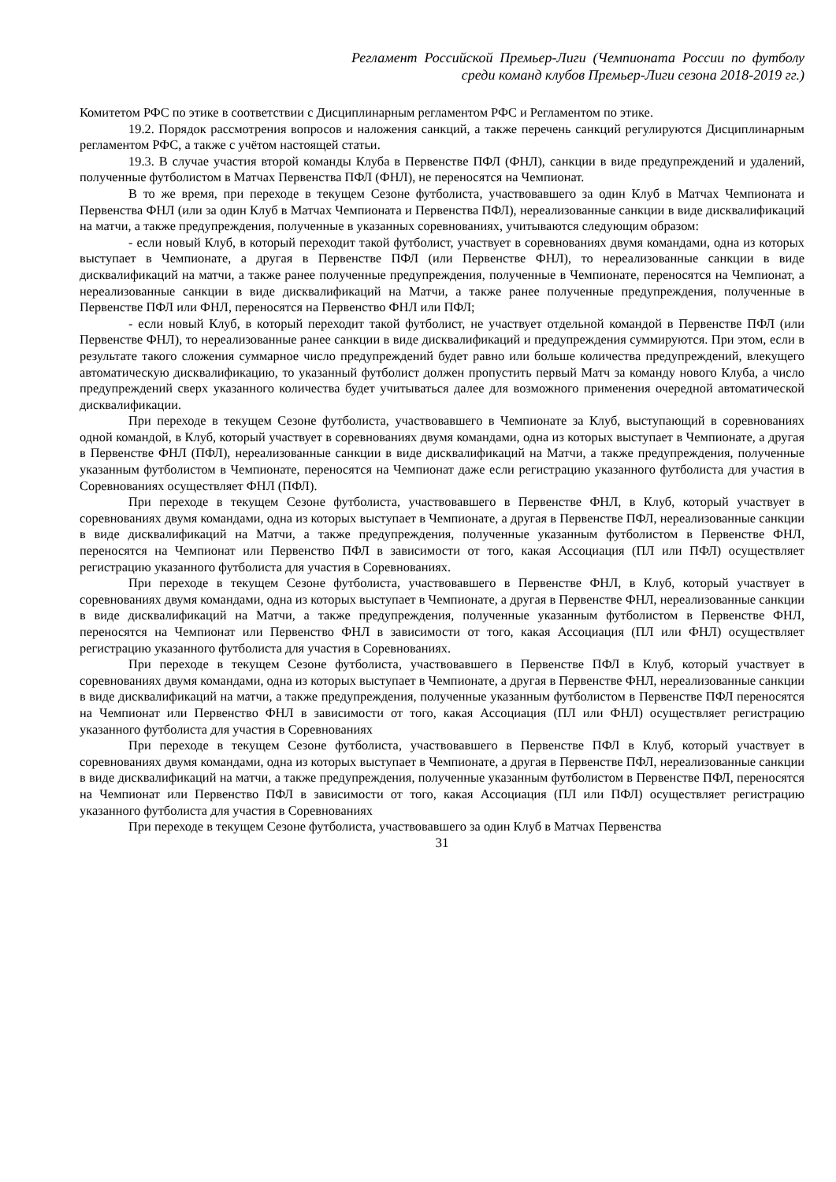Регламент Российской Премьер-Лиги (Чемпионата России по футболу среди команд клубов Премьер-Лиги сезона 2018-2019 гг.)
Комитетом РФС по этике в соответствии с Дисциплинарным регламентом РФС и Регламентом по этике.
19.2. Порядок рассмотрения вопросов и наложения санкций, а также перечень санкций регулируются Дисциплинарным регламентом РФС, а также с учётом настоящей статьи.
19.3. В случае участия второй команды Клуба в Первенстве ПФЛ (ФНЛ), санкции в виде предупреждений и удалений, полученные футболистом в Матчах Первенства ПФЛ (ФНЛ), не переносятся на Чемпионат.
В то же время, при переходе в текущем Сезоне футболиста, участвовавшего за один Клуб в Матчах Чемпионата и Первенства ФНЛ (или за один Клуб в Матчах Чемпионата и Первенства ПФЛ), нереализованные санкции в виде дисквалификаций на матчи, а также предупреждения, полученные в указанных соревнованиях, учитываются следующим образом:
- если новый Клуб, в который переходит такой футболист, участвует в соревнованиях двумя командами, одна из которых выступает в Чемпионате, а другая в Первенстве ПФЛ (или Первенстве ФНЛ), то нереализованные санкции в виде дисквалификаций на матчи, а также ранее полученные предупреждения, полученные в Чемпионате, переносятся на Чемпионат, а нереализованные санкции в виде дисквалификаций на Матчи, а также ранее полученные предупреждения, полученные в Первенстве ПФЛ или ФНЛ, переносятся на Первенство ФНЛ или ПФЛ;
- если новый Клуб, в который переходит такой футболист, не участвует отдельной командой в Первенстве ПФЛ (или Первенстве ФНЛ), то нереализованные ранее санкции в виде дисквалификаций и предупреждения суммируются. При этом, если в результате такого сложения суммарное число предупреждений будет равно или больше количества предупреждений, влекущего автоматическую дисквалификацию, то указанный футболист должен пропустить первый Матч за команду нового Клуба, а число предупреждений сверх указанного количества будет учитываться далее для возможного применения очередной автоматической дисквалификации.
При переходе в текущем Сезоне футболиста, участвовавшего в Чемпионате за Клуб, выступающий в соревнованиях одной командой, в Клуб, который участвует в соревнованиях двумя командами, одна из которых выступает в Чемпионате, а другая в Первенстве ФНЛ (ПФЛ), нереализованные санкции в виде дисквалификаций на Матчи, а также предупреждения, полученные указанным футболистом в Чемпионате, переносятся на Чемпионат даже если регистрацию указанного футболиста для участия в Соревнованиях осуществляет ФНЛ (ПФЛ).
При переходе в текущем Сезоне футболиста, участвовавшего в Первенстве ФНЛ, в Клуб, который участвует в соревнованиях двумя командами, одна из которых выступает в Чемпионате, а другая в Первенстве ПФЛ, нереализованные санкции в виде дисквалификаций на Матчи, а также предупреждения, полученные указанным футболистом в Первенстве ФНЛ, переносятся на Чемпионат или Первенство ПФЛ в зависимости от того, какая Ассоциация (ПЛ или ПФЛ) осуществляет регистрацию указанного футболиста для участия в Соревнованиях.
При переходе в текущем Сезоне футболиста, участвовавшего в Первенстве ФНЛ, в Клуб, который участвует в соревнованиях двумя командами, одна из которых выступает в Чемпионате, а другая в Первенстве ФНЛ, нереализованные санкции в виде дисквалификаций на Матчи, а также предупреждения, полученные указанным футболистом в Первенстве ФНЛ, переносятся на Чемпионат или Первенство ФНЛ в зависимости от того, какая Ассоциация (ПЛ или ФНЛ) осуществляет регистрацию указанного футболиста для участия в Соревнованиях.
При переходе в текущем Сезоне футболиста, участвовавшего в Первенстве ПФЛ в Клуб, который участвует в соревнованиях двумя командами, одна из которых выступает в Чемпионате, а другая в Первенстве ФНЛ, нереализованные санкции в виде дисквалификаций на матчи, а также предупреждения, полученные указанным футболистом в Первенстве ПФЛ переносятся на Чемпионат или Первенство ФНЛ в зависимости от того, какая Ассоциация (ПЛ или ФНЛ) осуществляет регистрацию указанного футболиста для участия в Соревнованиях
При переходе в текущем Сезоне футболиста, участвовавшего в Первенстве ПФЛ в Клуб, который участвует в соревнованиях двумя командами, одна из которых выступает в Чемпионате, а другая в Первенстве ПФЛ, нереализованные санкции в виде дисквалификаций на матчи, а также предупреждения, полученные указанным футболистом в Первенстве ПФЛ, переносятся на Чемпионат или Первенство ПФЛ в зависимости от того, какая Ассоциация (ПЛ или ПФЛ) осуществляет регистрацию указанного футболиста для участия в Соревнованиях
При переходе в текущем Сезоне футболиста, участвовавшего за один Клуб в Матчах Первенства
31